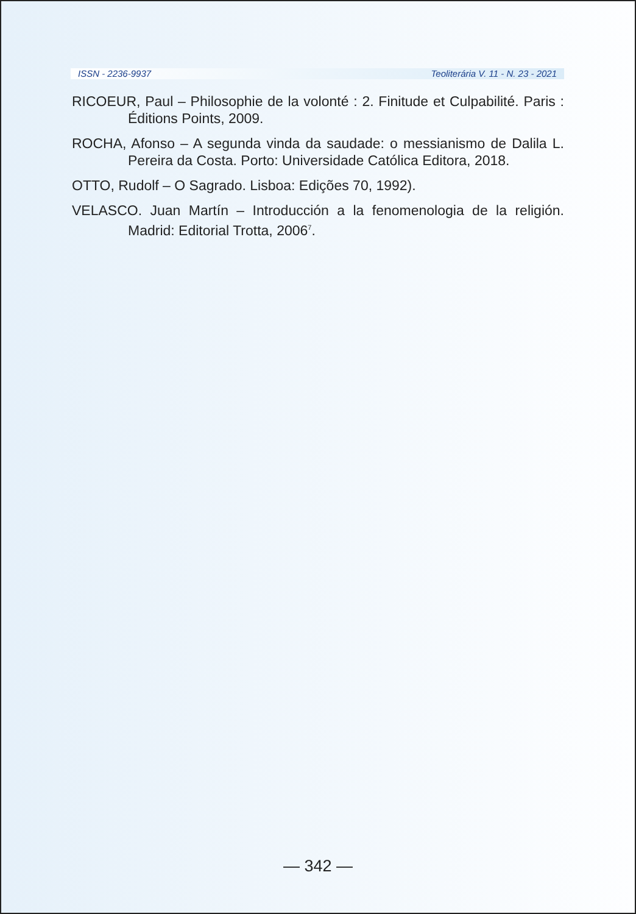ISSN - 2236-9937 Teoliterária V. 11 - N. 23 - 2021
RICOEUR, Paul – Philosophie de la volonté : 2. Finitude et Culpabilité. Paris : Éditions Points, 2009.
ROCHA, Afonso – A segunda vinda da saudade: o messianismo de Dalila L. Pereira da Costa. Porto: Universidade Católica Editora, 2018.
OTTO, Rudolf – O Sagrado. Lisboa: Edições 70, 1992).
VELASCO. Juan Martín – Introducción a la fenomenologia de la religión. Madrid: Editorial Trotta, 2006<sup>7</sup>.
— 342 —